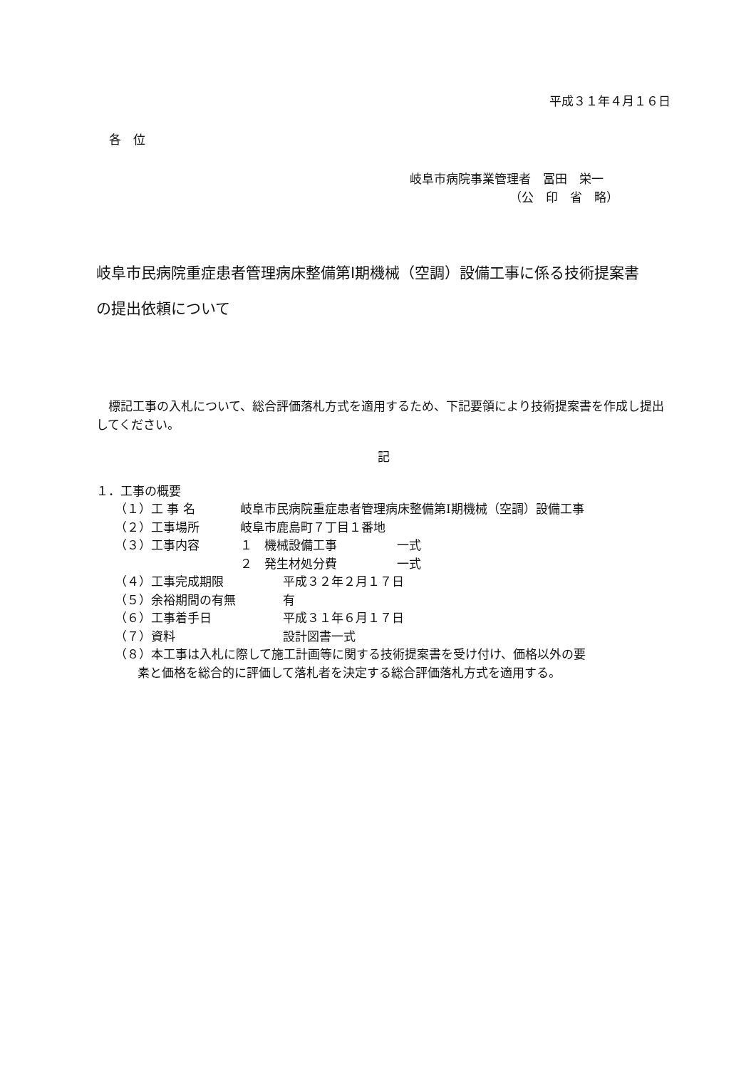平成３１年４月１６日
各　位
岐阜市病院事業管理者　冨田　栄一
（公　印　省　略）
岐阜市民病院重症患者管理病床整備第Ⅰ期機械（空調）設備工事に係る技術提案書
の提出依頼について
標記工事の入札について、総合評価落札方式を適用するため、下記要領により技術提案書を作成し提出してください。
記
１．工事の概要
（１）工 事 名 岐阜市民病院重症患者管理病床整備第Ⅰ期機械（空調）設備工事
（２）工事場所 岐阜市鹿島町７丁目１番地
（３）工事内容 １　機械設備工事 一式
２　発生材処分費 一式
（４）工事完成期限 平成３２年２月１７日
（５）余裕期間の有無 有
（６）工事着手日 平成３１年６月１７日
（７）資料 設計図書一式
（８）本工事は入札に際して施工計画等に関する技術提案書を受け付け、価格以外の要
素と価格を総合的に評価して落札者を決定する総合評価落札方式を適用する。